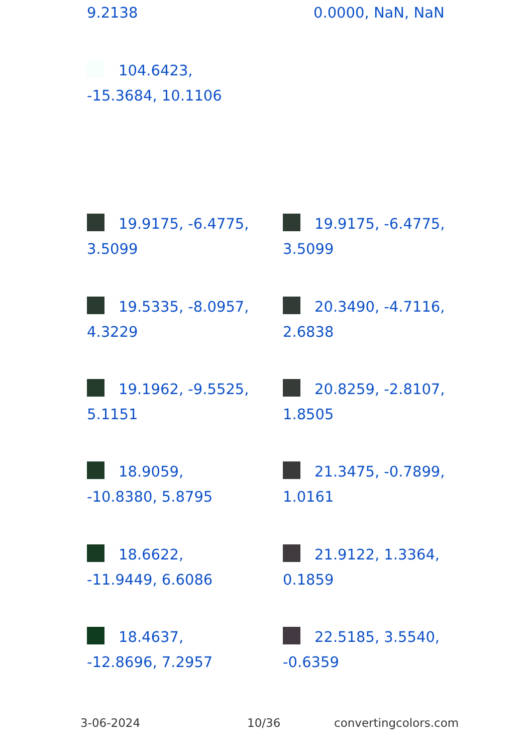9.2138 0.0000, NaN, NaN
104.6423, -15.3684, 10.1106
19.9175, -6.4775, 3.5099
19.9175, -6.4775, 3.5099
19.5335, -8.0957, 4.3229
20.3490, -4.7116, 2.6838
19.1962, -9.5525, 5.1151
20.8259, -2.8107, 1.8505
18.9059, -10.8380, 5.8795
21.3475, -0.7899, 1.0161
18.6622, -11.9449, 6.6086
21.9122, 1.3364, 0.1859
18.4637, -12.8696, 7.2957
22.5185, 3.5540, -0.6359
3-06-2024 10/36 convertingcolors.com